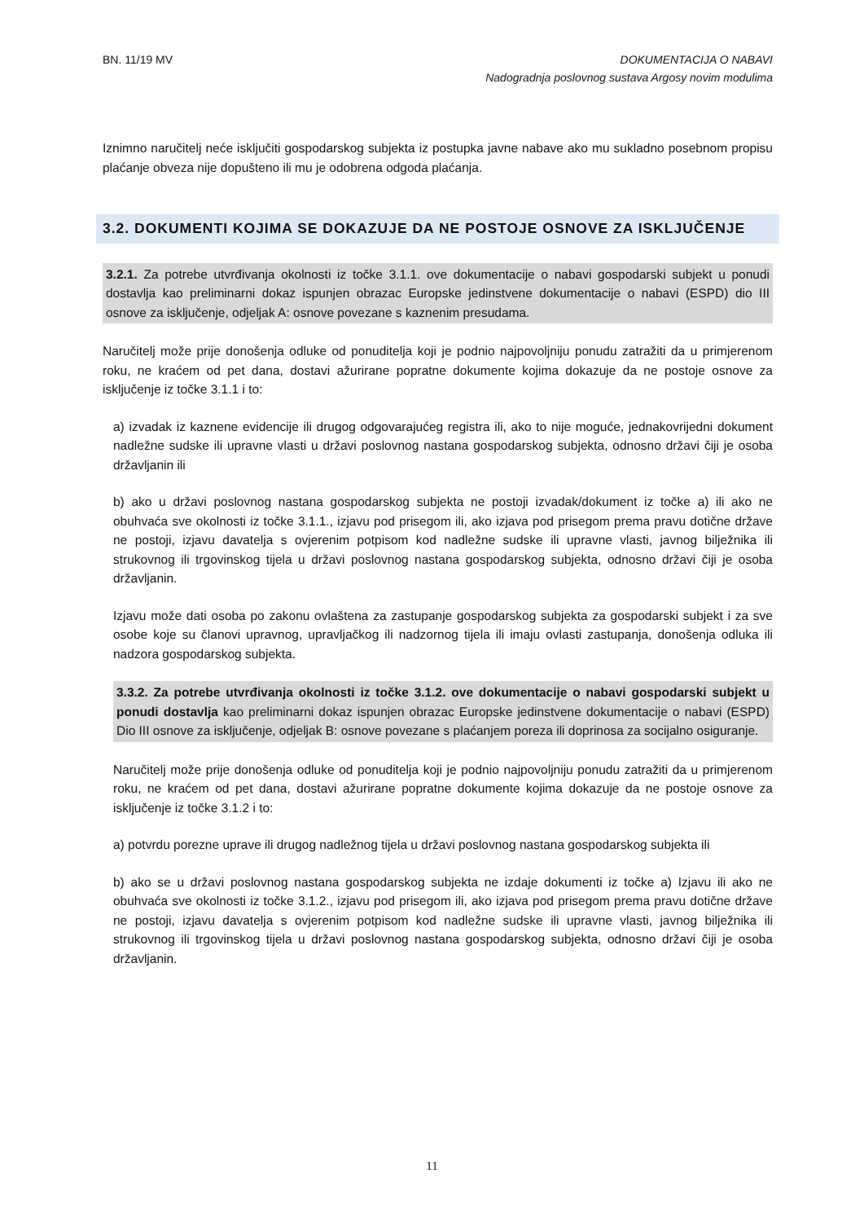BN. 11/19 MV DOKUMENTACIJA O NABAVI
Nadogradnja poslovnog sustava Argosy novim modulima
Iznimno naručitelj neće isključiti gospodarskog subjekta iz postupka javne nabave ako mu sukladno posebnom propisu plaćanje obveza nije dopušteno ili mu je odobrena odgoda plaćanja.
3.2. DOKUMENTI KOJIMA SE DOKAZUJE DA NE POSTOJE OSNOVE ZA ISKLJUČENJE
3.2.1. Za potrebe utvrđivanja okolnosti iz točke 3.1.1. ove dokumentacije o nabavi gospodarski subjekt u ponudi dostavlja kao preliminarni dokaz ispunjen obrazac Europske jedinstvene dokumentacije o nabavi (ESPD) dio III osnove za isključenje, odjeljak A: osnove povezane s kaznenim presudama.
Naručitelj može prije donošenja odluke od ponuditelja koji je podnio najpovoljniju ponudu zatražiti da u primjerenom roku, ne kraćem od pet dana, dostavi ažurirane popratne dokumente kojima dokazuje da ne postoje osnove za isključenje iz točke 3.1.1 i to:
a) izvadak iz kaznene evidencije ili drugog odgovarajućeg registra ili, ako to nije moguće, jednakovrijedni dokument nadležne sudske ili upravne vlasti u državi poslovnog nastana gospodarskog subjekta, odnosno državi čiji je osoba državljanin ili
b) ako u državi poslovnog nastana gospodarskog subjekta ne postoji izvadak/dokument iz točke a) ili ako ne obuhvaća sve okolnosti iz točke 3.1.1., izjavu pod prisegom ili, ako izjava pod prisegom prema pravu dotične države ne postoji, izjavu davatelja s ovjerenim potpisom kod nadležne sudske ili upravne vlasti, javnog bilježnika ili strukovnog ili trgovinskog tijela u državi poslovnog nastana gospodarskog subjekta, odnosno državi čiji je osoba državljanin.
Izjavu može dati osoba po zakonu ovlaštena za zastupanje gospodarskog subjekta za gospodarski subjekt i za sve osobe koje su članovi upravnog, upravljačkog ili nadzornog tijela ili imaju ovlasti zastupanja, donošenja odluka ili nadzora gospodarskog subjekta.
3.3.2. Za potrebe utvrđivanja okolnosti iz točke 3.1.2. ove dokumentacije o nabavi gospodarski subjekt u ponudi dostavlja kao preliminarni dokaz ispunjen obrazac Europske jedinstvene dokumentacije o nabavi (ESPD) Dio III osnove za isključenje, odjeljak B: osnove povezane s plaćanjem poreza ili doprinosa za socijalno osiguranje.
Naručitelj može prije donošenja odluke od ponuditelja koji je podnio najpovoljniju ponudu zatražiti da u primjerenom roku, ne kraćem od pet dana, dostavi ažurirane popratne dokumente kojima dokazuje da ne postoje osnove za isključenje iz točke 3.1.2 i to:
a) potvrdu porezne uprave ili drugog nadležnog tijela u državi poslovnog nastana gospodarskog subjekta ili
b) ako se u državi poslovnog nastana gospodarskog subjekta ne izdaje dokumenti iz točke a) Izjavu ili ako ne obuhvaća sve okolnosti iz točke 3.1.2., izjavu pod prisegom ili, ako izjava pod prisegom prema pravu dotične države ne postoji, izjavu davatelja s ovjerenim potpisom kod nadležne sudske ili upravne vlasti, javnog bilježnika ili strukovnog ili trgovinskog tijela u državi poslovnog nastana gospodarskog subjekta, odnosno državi čiji je osoba državljanin.
11